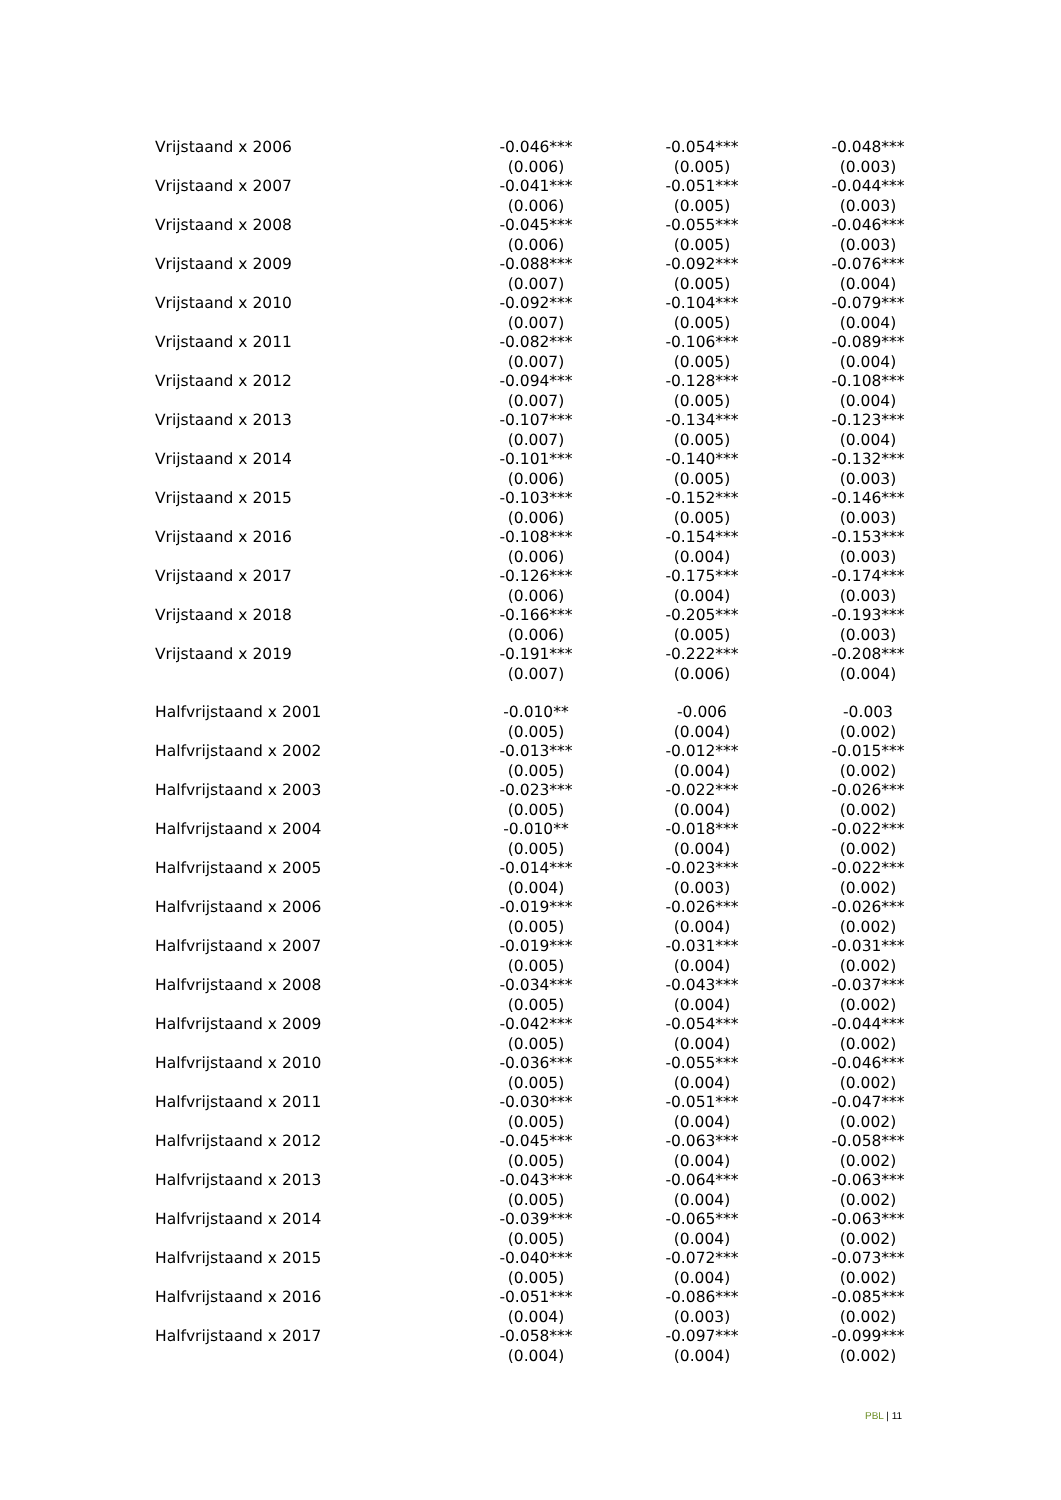| Vrijstaand x 2006 | -0.046*** | -0.054*** | -0.048*** |
| | (0.006) | (0.005) | (0.003) |
| Vrijstaand x 2007 | -0.041*** | -0.051*** | -0.044*** |
| | (0.006) | (0.005) | (0.003) |
| Vrijstaand x 2008 | -0.045*** | -0.055*** | -0.046*** |
| | (0.006) | (0.005) | (0.003) |
| Vrijstaand x 2009 | -0.088*** | -0.092*** | -0.076*** |
| | (0.007) | (0.005) | (0.004) |
| Vrijstaand x 2010 | -0.092*** | -0.104*** | -0.079*** |
| | (0.007) | (0.005) | (0.004) |
| Vrijstaand x 2011 | -0.082*** | -0.106*** | -0.089*** |
| | (0.007) | (0.005) | (0.004) |
| Vrijstaand x 2012 | -0.094*** | -0.128*** | -0.108*** |
| | (0.007) | (0.005) | (0.004) |
| Vrijstaand x 2013 | -0.107*** | -0.134*** | -0.123*** |
| | (0.007) | (0.005) | (0.004) |
| Vrijstaand x 2014 | -0.101*** | -0.140*** | -0.132*** |
| | (0.006) | (0.005) | (0.003) |
| Vrijstaand x 2015 | -0.103*** | -0.152*** | -0.146*** |
| | (0.006) | (0.005) | (0.003) |
| Vrijstaand x 2016 | -0.108*** | -0.154*** | -0.153*** |
| | (0.006) | (0.004) | (0.003) |
| Vrijstaand x 2017 | -0.126*** | -0.175*** | -0.174*** |
| | (0.006) | (0.004) | (0.003) |
| Vrijstaand x 2018 | -0.166*** | -0.205*** | -0.193*** |
| | (0.006) | (0.005) | (0.003) |
| Vrijstaand x 2019 | -0.191*** | -0.222*** | -0.208*** |
| | (0.007) | (0.006) | (0.004) |
| Halfvrijstaand x 2001 | -0.010** | -0.006 | -0.003 |
| | (0.005) | (0.004) | (0.002) |
| Halfvrijstaand x 2002 | -0.013*** | -0.012*** | -0.015*** |
| | (0.005) | (0.004) | (0.002) |
| Halfvrijstaand x 2003 | -0.023*** | -0.022*** | -0.026*** |
| | (0.005) | (0.004) | (0.002) |
| Halfvrijstaand x 2004 | -0.010** | -0.018*** | -0.022*** |
| | (0.005) | (0.004) | (0.002) |
| Halfvrijstaand x 2005 | -0.014*** | -0.023*** | -0.022*** |
| | (0.004) | (0.003) | (0.002) |
| Halfvrijstaand x 2006 | -0.019*** | -0.026*** | -0.026*** |
| | (0.005) | (0.004) | (0.002) |
| Halfvrijstaand x 2007 | -0.019*** | -0.031*** | -0.031*** |
| | (0.005) | (0.004) | (0.002) |
| Halfvrijstaand x 2008 | -0.034*** | -0.043*** | -0.037*** |
| | (0.005) | (0.004) | (0.002) |
| Halfvrijstaand x 2009 | -0.042*** | -0.054*** | -0.044*** |
| | (0.005) | (0.004) | (0.002) |
| Halfvrijstaand x 2010 | -0.036*** | -0.055*** | -0.046*** |
| | (0.005) | (0.004) | (0.002) |
| Halfvrijstaand x 2011 | -0.030*** | -0.051*** | -0.047*** |
| | (0.005) | (0.004) | (0.002) |
| Halfvrijstaand x 2012 | -0.045*** | -0.063*** | -0.058*** |
| | (0.005) | (0.004) | (0.002) |
| Halfvrijstaand x 2013 | -0.043*** | -0.064*** | -0.063*** |
| | (0.005) | (0.004) | (0.002) |
| Halfvrijstaand x 2014 | -0.039*** | -0.065*** | -0.063*** |
| | (0.005) | (0.004) | (0.002) |
| Halfvrijstaand x 2015 | -0.040*** | -0.072*** | -0.073*** |
| | (0.005) | (0.004) | (0.002) |
| Halfvrijstaand x 2016 | -0.051*** | -0.086*** | -0.085*** |
| | (0.004) | (0.003) | (0.002) |
| Halfvrijstaand x 2017 | -0.058*** | -0.097*** | -0.099*** |
| | (0.004) | (0.004) | (0.002) |
PBL | 11